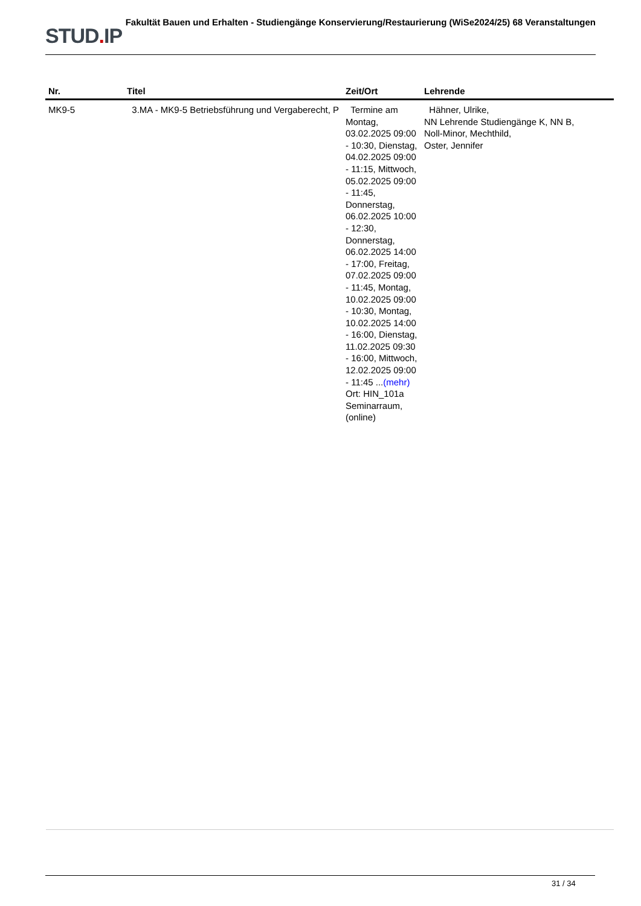STUD. IP
Fakultät Bauen und Erhalten - Studiengänge Konservierung/Restaurierung (WiSe2024/25) 68 Veranstaltungen
| Nr. | Titel | Zeit/Ort | Lehrende |
| --- | --- | --- | --- |
| MK9-5 | 3.MA - MK9-5 Betriebsführung und Vergaberecht, P | Termine am Montag, 03.02.2025 09:00 - 10:30, Dienstag, 04.02.2025 09:00 - 11:15, Mittwoch, 05.02.2025 09:00 - 11:45, Donnerstag, 06.02.2025 10:00 - 12:30, Donnerstag, 06.02.2025 14:00 - 17:00, Freitag, 07.02.2025 09:00 - 11:45, Montag, 10.02.2025 09:00 - 10:30, Montag, 10.02.2025 14:00 - 16:00, Dienstag, 11.02.2025 09:30 - 16:00, Mittwoch, 12.02.2025 09:00 - 11:45 ... (mehr) Ort: HIN_101a Seminarraum, (online) | Hähner, Ulrike, NN Lehrende Studiengänge K, NN B, Noll-Minor, Mechthild, Oster, Jennifer |
31 / 34